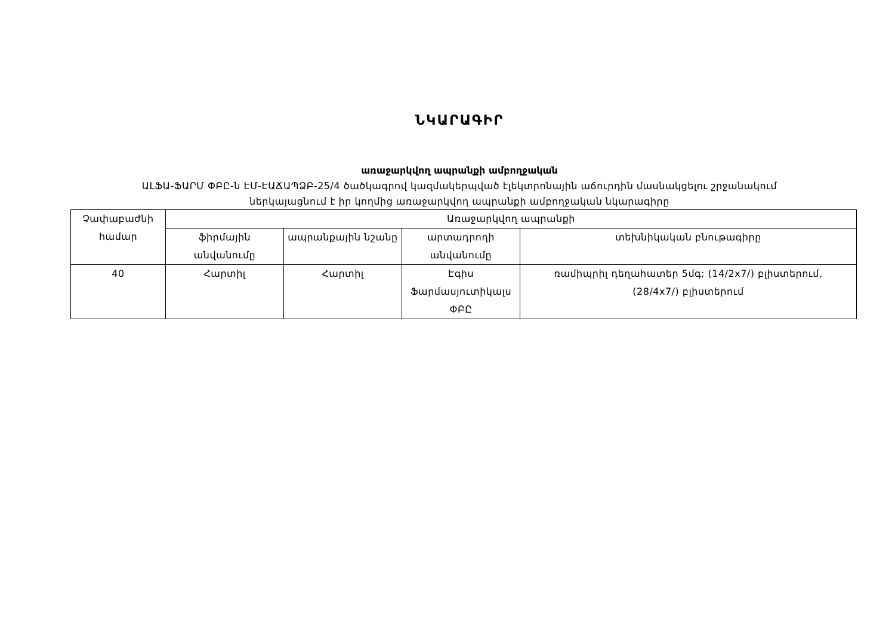ՆԿԱՐԱԳԻՐ
առաջարկվող ապրանքի ամբողջական
ԱԼՖԱ-ՖԱՐՄ ՓԲԸ-ն ԷՄ-ԷԱՃԱՊՁԲ-25/4 ծածկագրով կազմակերպված էլեկտրոնային աճուրդին մասնակցելու շրջանակում
ներկայացնում է իր կողմից առաջարկվող ապրանքի ամբողջական նկարագիրը
| Չափաբաժնի համար | Առաջարկվող ապրանքի | | | |
| --- | --- | --- | --- | --- |
| | ֆիրմային անվանումը | ապրանքային նշանը | արտադրողի անվանումը | տեխնիկական բնութագիրը |
| 40 | Հարտիլ | Հարտիլ | Էգիս Ֆարմասյուտիկալս ՓԲԸ | ռամիպրիլ դեղահատեր 5մգ; (14/2x7/) բլիստերում, (28/4x7/) բլիստերում |